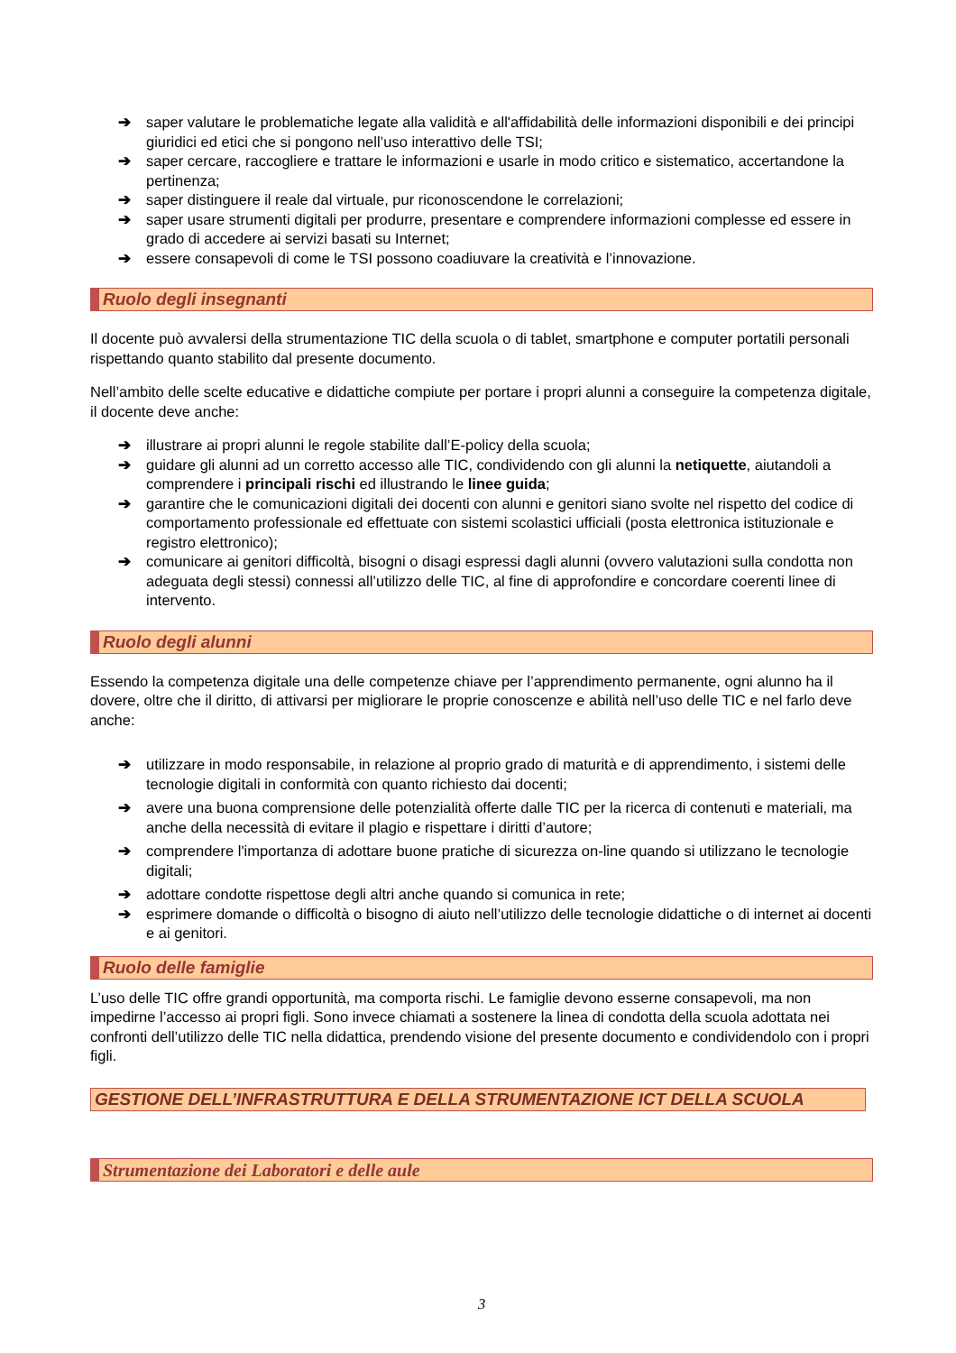➔ saper valutare le problematiche legate alla validità e all'affidabilità delle informazioni disponibili e dei principi giuridici ed etici che si pongono nell’uso interattivo delle TSI;
➔ saper cercare, raccogliere e trattare le informazioni e usarle in modo critico e sistematico, accertandone la pertinenza;
➔ saper distinguere il reale dal virtuale, pur riconoscendone le correlazioni;
➔ saper usare strumenti digitali per produrre, presentare e comprendere informazioni complesse ed essere in grado di accedere ai servizi basati su Internet;
➔ essere consapevoli di come le TSI possono coadiuvare la creatività e l’innovazione.
Ruolo degli insegnanti
Il docente può avvalersi della strumentazione TIC della scuola o di tablet, smartphone e computer portatili personali rispettando quanto stabilito dal presente documento.
Nell’ambito delle scelte educative e didattiche compiute per portare i propri alunni a conseguire la competenza digitale, il docente deve anche:
➔ illustrare ai propri alunni le regole stabilite dall’E-policy della scuola;
➔ guidare gli alunni ad un corretto accesso alle TIC, condividendo con gli alunni la netiquette, aiutandoli a comprendere i principali rischi ed illustrando le linee guida;
➔ garantire che le comunicazioni digitali dei docenti con alunni e genitori siano svolte nel rispetto del codice di comportamento professionale ed effettuate con sistemi scolastici ufficiali (posta elettronica istituzionale e registro elettronico);
➔ comunicare ai genitori difficoltà, bisogni o disagi espressi dagli alunni (ovvero valutazioni sulla condotta non adeguata degli stessi) connessi all’utilizzo delle TIC, al fine di approfondire e concordare coerenti linee di intervento.
Ruolo degli alunni
Essendo la competenza digitale una delle competenze chiave per l’apprendimento permanente, ogni alunno ha il dovere, oltre che il diritto, di attivarsi per migliorare le proprie conoscenze e abilità nell’uso delle TIC e nel farlo deve anche:
➔ utilizzare in modo responsabile, in relazione al proprio grado di maturità e di apprendimento, i sistemi delle tecnologie digitali in conformità con quanto richiesto dai docenti;
➔ avere una buona comprensione delle potenzialità offerte dalle TIC per la ricerca di contenuti e materiali, ma anche della necessità di evitare il plagio e rispettare i diritti d’autore;
➔ comprendere l'importanza di adottare buone pratiche di sicurezza on-line quando si utilizzano le tecnologie digitali;
➔ adottare condotte rispettose degli altri anche quando si comunica in rete;
➔ esprimere domande o difficoltà o bisogno di aiuto nell’utilizzo delle tecnologie didattiche o di internet ai docenti e ai genitori.
Ruolo delle famiglie
L’uso delle TIC offre grandi opportunità, ma comporta rischi. Le famiglie devono esserne consapevoli, ma non impedirne l’accesso ai propri figli. Sono invece chiamati a sostenere la linea di condotta della scuola adottata nei confronti dell’utilizzo delle TIC nella didattica, prendendo visione del presente documento e condividendolo con i propri figli.
GESTIONE DELL’INFRASTRUTTURA E DELLA STRUMENTAZIONE ICT DELLA SCUOLA
Strumentazione dei Laboratori e delle aule
3